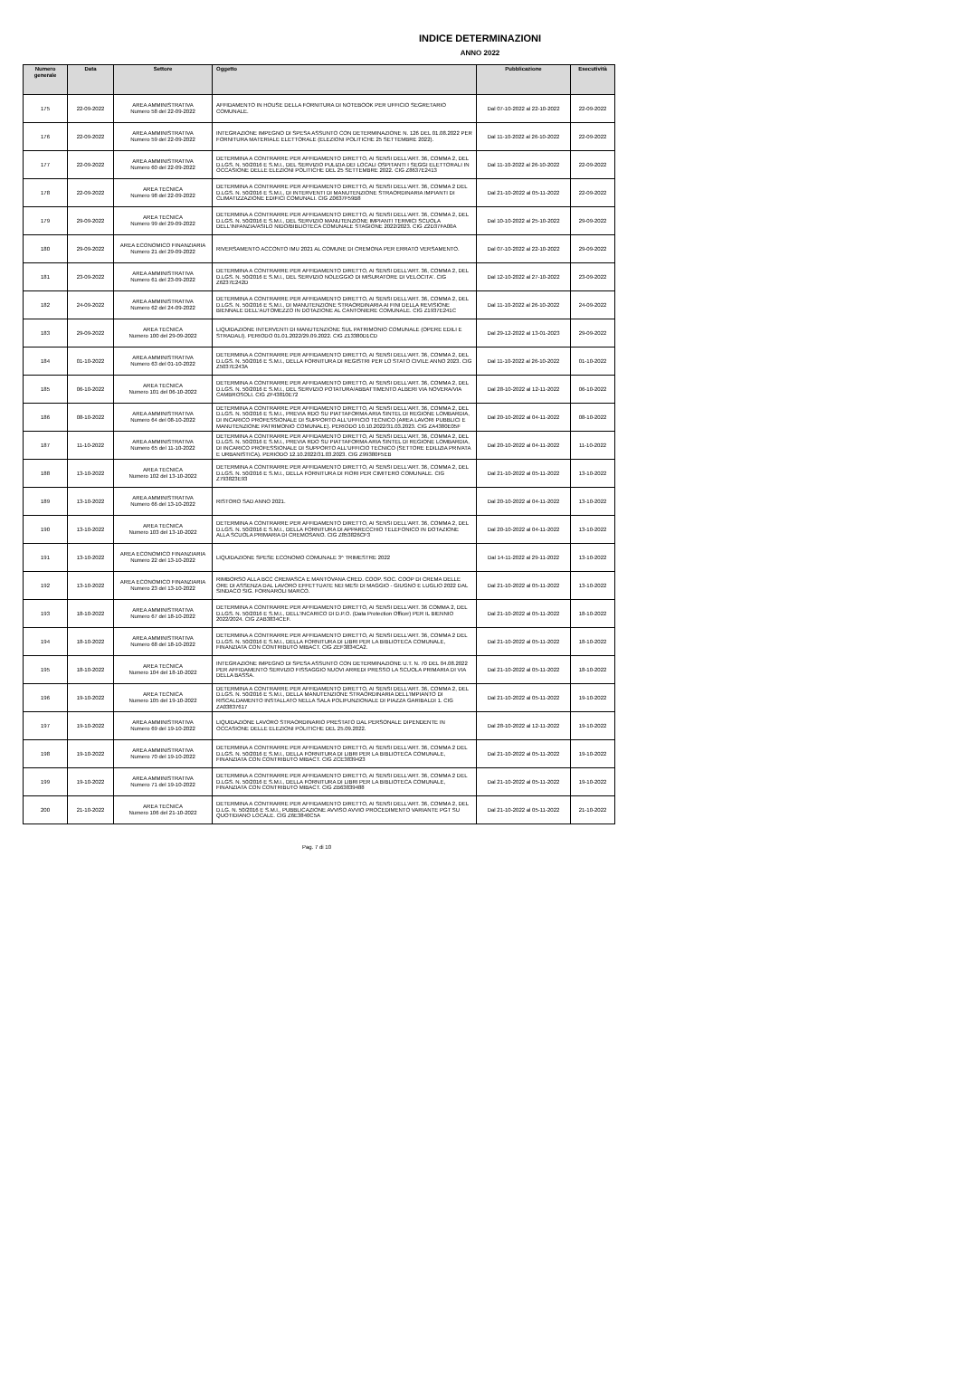INDICE DETERMINAZIONI
ANNO 2022
| Numero generale | Data | Settore | Oggetto | Pubblicazione | Esecutività |
| --- | --- | --- | --- | --- | --- |
| 175 | 22-09-2022 | AREA AMMINISTRATIVA Numero 58 del 22-09-2022 | AFFIDAMENTO IN HOUSE DELLA FORNITURA DI NOTEBOOK PER UFFICIO SEGRETARIO COMUNALE. | Dal 07-10-2022 al 22-10-2022 | 22-09-2022 |
| 176 | 22-09-2022 | AREA AMMINISTRATIVA Numero 59 del 22-09-2022 | INTEGRAZIONE IMPEGNO DI SPESA ASSUNTO CON DETERMINAZIONE N. 126 DEL 01.08.2022 PER FORNITURA MATERIALE ELETTORALE (ELEZIONI POLITICHE 25 SETTEMBRE 2022). | Dal 11-10-2022 al 26-10-2022 | 22-09-2022 |
| 177 | 22-09-2022 | AREA AMMINISTRATIVA Numero 60 del 22-09-2022 | DETERMINA A CONTRARRE PER AFFIDAMENTO DIRETTO, AI SENSI DELL'ART. 36, COMMA 2, DEL D.LGS. N. 50/2016 E S.M.I., DEL SERVIZIO PULIZIA DEI LOCALI OSPITANTI I SEGGI ELETTORALI IN OCCASIONE DELLE ELEZIONI POLITICHE DEL 25 SETTEMBRE 2022. CIG Z8637E2413 | Dal 11-10-2022 al 26-10-2022 | 22-09-2022 |
| 178 | 22-09-2022 | AREA TECNICA Numero 98 del 22-09-2022 | DETERMINA A CONTRARRE PER AFFIDAMENTO DIRETTO, AI SENSI DELL'ART. 36, COMMA 2 DEL D.LGS. N. 50/2016 E S.M.I., DI INTERVENTI DI MANUTENZIONE STRAORDINARIA IMPIANTI DI CLIMATIZZAZIONE EDIFICI COMUNALI. CIG Z0637F59B8 | Dal 21-10-2022 al 05-11-2022 | 22-09-2022 |
| 179 | 29-09-2022 | AREA TECNICA Numero 99 del 29-09-2022 | DETERMINA A CONTRARRE PER AFFIDAMENTO DIRETTO, AI SENSI DELL'ART. 36, COMMA 2, DEL D.LGS. N. 50/2016 E S.M.I., DEL SERVIZIO MANUTENZIONE IMPIANTI TERMICI SCUOLA DELL'INFANZIA/ASILO NIDO/BIBLIOTECA COMUNALE STAGIONE 2022/2023. CIG Z2D37FA00A | Dal 10-10-2022 al 25-10-2022 | 29-09-2022 |
| 180 | 29-09-2022 | AREA ECONOMICO FINANZIARIA Numero 21 del 29-09-2022 | RIVERSAMENTO ACCONTO IMU 2021 AL COMUNE DI CREMONA PER ERRATO VERSAMENTO. | Dal 07-10-2022 al 22-10-2022 | 29-09-2022 |
| 181 | 23-09-2022 | AREA AMMINISTRATIVA Numero 61 del 23-09-2022 | DETERMINA A CONTRARRE PER AFFIDAMENTO DIRETTO, AI SENSI DELL'ART. 36, COMMA 2, DEL D.LGS. N. 50/2016 E S.M.I., DEL SERVIZIO NOLEGGIO DI MISURATORE DI VELOCITA'. CIG Z6237E242D | Dal 12-10-2022 al 27-10-2022 | 23-09-2022 |
| 182 | 24-09-2022 | AREA AMMINISTRATIVA Numero 62 del 24-09-2022 | DETERMINA A CONTRARRE PER AFFIDAMENTO DIRETTO, AI SENSI DELL'ART. 36, COMMA 2, DEL D.LGS. N. 50/2016 E S.M.I., DI MANUTENZIONE STRAORDINARIA AI FINI DELLA REVISIONE BIENNALE DELL'AUTOMEZZO IN DOTAZIONE AL CANTONIERE COMUNALE. CIG Z1937E241C | Dal 11-10-2022 al 26-10-2022 | 24-09-2022 |
| 183 | 29-09-2022 | AREA TECNICA Numero 100 del 29-09-2022 | LIQUIDAZIONE INTERVENTI DI MANUTENZIONE SUL PATRIMONIO COMUNALE (OPERE EDILI E STRADALI). PERIODO 01.01.2022/29.09.2022. CIG Z13380D1CD | Dal 29-12-2022 al 13-01-2023 | 29-09-2022 |
| 184 | 01-10-2022 | AREA AMMINISTRATIVA Numero 63 del 01-10-2022 | DETERMINA A CONTRARRE PER AFFIDAMENTO DIRETTO, AI SENSI DELL'ART. 36, COMMA 2, DEL D.LGS. N. 50/2016 E S.M.I., DELLA FORNITURA DI REGISTRI PER LO STATO CIVILE ANNO 2023. CIG Z5037E243A | Dal 11-10-2022 al 26-10-2022 | 01-10-2022 |
| 185 | 06-10-2022 | AREA TECNICA Numero 101 del 06-10-2022 | DETERMINA A CONTRARRE PER AFFIDAMENTO DIRETTO, AI SENSI DELL'ART. 36, COMMA 2, DEL D.LGS. N. 50/2016 E S.M.I., DEL SERVIZIO POTATURA/ABBATTIMENTO ALBERI VIA NOVERA/VIA CAMBROSOLI. CIG ZF43810E72 | Dal 28-10-2022 al 12-11-2022 | 06-10-2022 |
| 186 | 08-10-2022 | AREA AMMINISTRATIVA Numero 64 del 08-10-2022 | DETERMINA A CONTRARRE PER AFFIDAMENTO DIRETTO, AI SENSI DELL'ART. 36, COMMA 2, DEL D.LGS. N. 50/2016 E S.M.I., PREVIA RDO SU PIATTAFORMA ARIA SINTEL DI REGIONE LOMBARDIA, DI INCARICO PROFESSIONALE DI SUPPORTO ALL'UFFICIO TECNICO (AREA LAVORI PUBBLICI E MANUTENZIONE PATRIMONIO COMUNALE). PERIODO 10.10.2022/31.03.2023. CIG ZA4380E05F | Dal 20-10-2022 al 04-11-2022 | 08-10-2022 |
| 187 | 11-10-2022 | AREA AMMINISTRATIVA Numero 65 del 11-10-2022 | DETERMINA A CONTRARRE PER AFFIDAMENTO DIRETTO, AI SENSI DELL'ART. 36, COMMA 2, DEL D.LGS. N. 50/2016 E S.M.I., PREVIA RDO SU PIATTAFORMA ARIA SINTEL DI REGIONE LOMBARDIA, DI INCARICO PROFESSIONALE DI SUPPORTO ALL'UFFICIO TECNICO (SETTORE EDILIZIA PRIVATA E URBANISTICA). PERIODO 12.10.2022/31.03.2023. CIG Z99380F5EB | Dal 20-10-2022 al 04-11-2022 | 11-10-2022 |
| 188 | 13-10-2022 | AREA TECNICA Numero 102 del 13-10-2022 | DETERMINA A CONTRARRE PER AFFIDAMENTO DIRETTO, AI SENSI DELL'ART. 36, COMMA 2, DEL D.LGS. N. 50/2016 E S.M.I., DELLA FORNITURA DI FIORI PER CIMITERO COMUNALE. CIG Z793823E93 | Dal 21-10-2022 al 05-11-2022 | 13-10-2022 |
| 189 | 13-10-2022 | AREA AMMINISTRATIVA Numero 66 del 13-10-2022 | RISTORO SAD ANNO 2021. | Dal 20-10-2022 al 04-11-2022 | 13-10-2022 |
| 190 | 13-10-2022 | AREA TECNICA Numero 103 del 13-10-2022 | DETERMINA A CONTRARRE PER AFFIDAMENTO DIRETTO, AI SENSI DELL'ART. 36, COMMA 2, DEL D.LGS. N. 50/2016 E S.M.I., DELLA FORNITURA DI APPARECCHIO TELEFONICO IN DOTAZIONE ALLA SCUOLA PRIMARIA DI CREMOSANO. CIG Z853826CF3 | Dal 20-10-2022 al 04-11-2022 | 13-10-2022 |
| 191 | 13-10-2022 | AREA ECONOMICO FINANZIARIA Numero 22 del 13-10-2022 | LIQUIDAZIONE SPESE ECONOMO COMUNALE 3^ TRIMESTRE 2022 | Dal 14-11-2022 al 29-11-2022 | 13-10-2022 |
| 192 | 13-10-2022 | AREA ECONOMICO FINANZIARIA Numero 23 del 13-10-2022 | RIMBORSO ALLA BCC CREMASCA E MANTOVANA CRED. COOP. SOC. COOP DI CREMA DELLE ORE DI ASSENZA DAL LAVORO EFFETTUATE NEI MESI DI MAGGIO - GIUGNO E LUGLIO 2022 DAL SINDACO SIG. FORNAROLI MARCO. | Dal 21-10-2022 al 05-11-2022 | 13-10-2022 |
| 193 | 18-10-2022 | AREA AMMINISTRATIVA Numero 67 del 18-10-2022 | DETERMINA A CONTRARRE PER AFFIDAMENTO DIRETTO, AI SENSI DELL'ART. 36 COMMA 2, DEL D.LGS. N. 50/2016 E S.M.I., DELL'INCARICO DI D.P.O. (Data Protection Officer) PER IL BIENNIO 2022/2024. CIG ZAB3834CEF. | Dal 21-10-2022 al 05-11-2022 | 18-10-2022 |
| 194 | 18-10-2022 | AREA AMMINISTRATIVA Numero 68 del 18-10-2022 | DETERMINA A CONTRARRE PER AFFIDAMENTO DIRETTO, AI SENSI DELL'ART. 36, COMMA 2 DEL D.LGS. N. 50/2016 E S.M.I., DELLA FORNITURA DI LIBRI PER LA BIBLIOTECA COMUNALE, FINANZIATA CON CONTRIBUTO MIBACT. CIG ZEF3834CA2. | Dal 21-10-2022 al 05-11-2022 | 18-10-2022 |
| 195 | 18-10-2022 | AREA TECNICA Numero 104 del 18-10-2022 | INTEGRAZIONE IMPEGNO DI SPESA ASSUNTO CON DETERMINAZIONE U.T. N. 70 DEL 04.08.2022 PER AFFIDAMENTO SERVIZIO FISSAGGIO NUOVI ARREDI PRESSO LA SCUOLA PRIMARIA DI VIA DELLA BASSA. | Dal 21-10-2022 al 05-11-2022 | 18-10-2022 |
| 196 | 19-10-2022 | AREA TECNICA Numero 105 del 19-10-2022 | DETERMINA A CONTRARRE PER AFFIDAMENTO DIRETTO, AI SENSI DELL'ART. 36, COMMA 2, DEL D.LGS. N. 50/2016 E S.M.I., DELLA MANUTENZIONE STRAORDINARIA DELL'IMPIANTO DI RISCALDAMENTO INSTALLATO NELLA SALA POLIFUNZIONALE DI PIAZZA GARIBALDI 1. CIG ZA03837617 | Dal 21-10-2022 al 05-11-2022 | 19-10-2022 |
| 197 | 19-10-2022 | AREA AMMINISTRATIVA Numero 69 del 19-10-2022 | LIQUIDAZIONE LAVORO STRAORDINARIO PRESTATO DAL PERSONALE DIPENDENTE IN OCCASIONE DELLE ELEZIONI POLITICHE DEL 25.09.2022. | Dal 28-10-2022 al 12-11-2022 | 19-10-2022 |
| 198 | 19-10-2022 | AREA AMMINISTRATIVA Numero 70 del 19-10-2022 | DETERMINA A CONTRARRE PER AFFIDAMENTO DIRETTO, AI SENSI DELL'ART. 36, COMMA 2 DEL D.LGS. N. 50/2016 E S.M.I., DELLA FORNITURA DI LIBRI PER LA BIBLIOTECA COMUNALE, FINANZIATA CON CONTRIBUTO MIBACT. CIG ZCE3839423 | Dal 21-10-2022 al 05-11-2022 | 19-10-2022 |
| 199 | 19-10-2022 | AREA AMMINISTRATIVA Numero 71 del 19-10-2022 | DETERMINA A CONTRARRE PER AFFIDAMENTO DIRETTO, AI SENSI DELL'ART. 36, COMMA 2 DEL D.LGS. N. 50/2016 E S.M.I., DELLA FORNITURA DI LIBRI PER LA BIBLIOTECA COMUNALE, FINANZIATA CON CONTRIBUTO MIBACT. CIG ZB63839488 | Dal 21-10-2022 al 05-11-2022 | 19-10-2022 |
| 200 | 21-10-2022 | AREA TECNICA Numero 106 del 21-10-2022 | DETERMINA A CONTRARRE PER AFFIDAMENTO DIRETTO, AI SENSI DELL'ART. 36, COMMA 2, DEL D.LG. N. 50/2016 E S.M.I., PUBBLICAZIONE AVVISO AVVIO PROCEDIMENTO VARIANTE PGT SU QUOTIDIANO LOCALE. CIG Z6E3840C5A | Dal 21-10-2022 al 05-11-2022 | 21-10-2022 |
Pag. 7 di 10